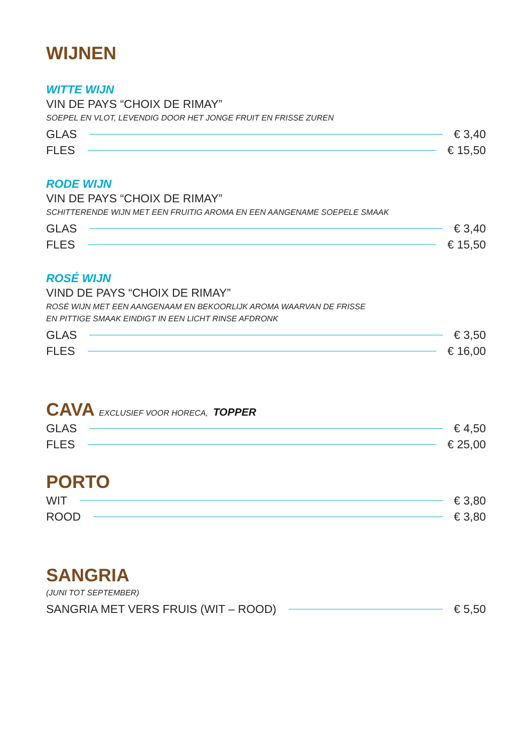WIJNEN
WITTE WIJN
VIN DE PAYS “CHOIX DE RIMAY”
SOEPEL EN VLOT, LEVENDIG DOOR HET JONGE FRUIT EN FRISSE ZUREN
GLAS € 3,40
FLES € 15,50
RODE WIJN
VIN DE PAYS “CHOIX DE RIMAY”
SCHITTERENDE WIJN MET EEN FRUITIG AROMA EN EEN AANGENAME SOEPELE SMAAK
GLAS € 3,40
FLES € 15,50
ROSÉ WIJN
VIND DE PAYS “CHOIX DE RIMAY”
ROSÉ WIJN MET EEN AANGENAAM EN BEKOORLIJK AROMA WAARVAN DE FRISSE
EN PITTIGE SMAAK EINDIGT IN EEN LICHT RINSE AFDRONK
GLAS € 3,50
FLES € 16,00
CAVA EXCLUSIEF VOOR HORECA, TOPPER
GLAS € 4,50
FLES € 25,00
PORTO
WIT € 3,80
ROOD € 3,80
SANGRIA
(JUNI TOT SEPTEMBER)
SANGRIA MET VERS FRUIS (WIT – ROOD) € 5,50